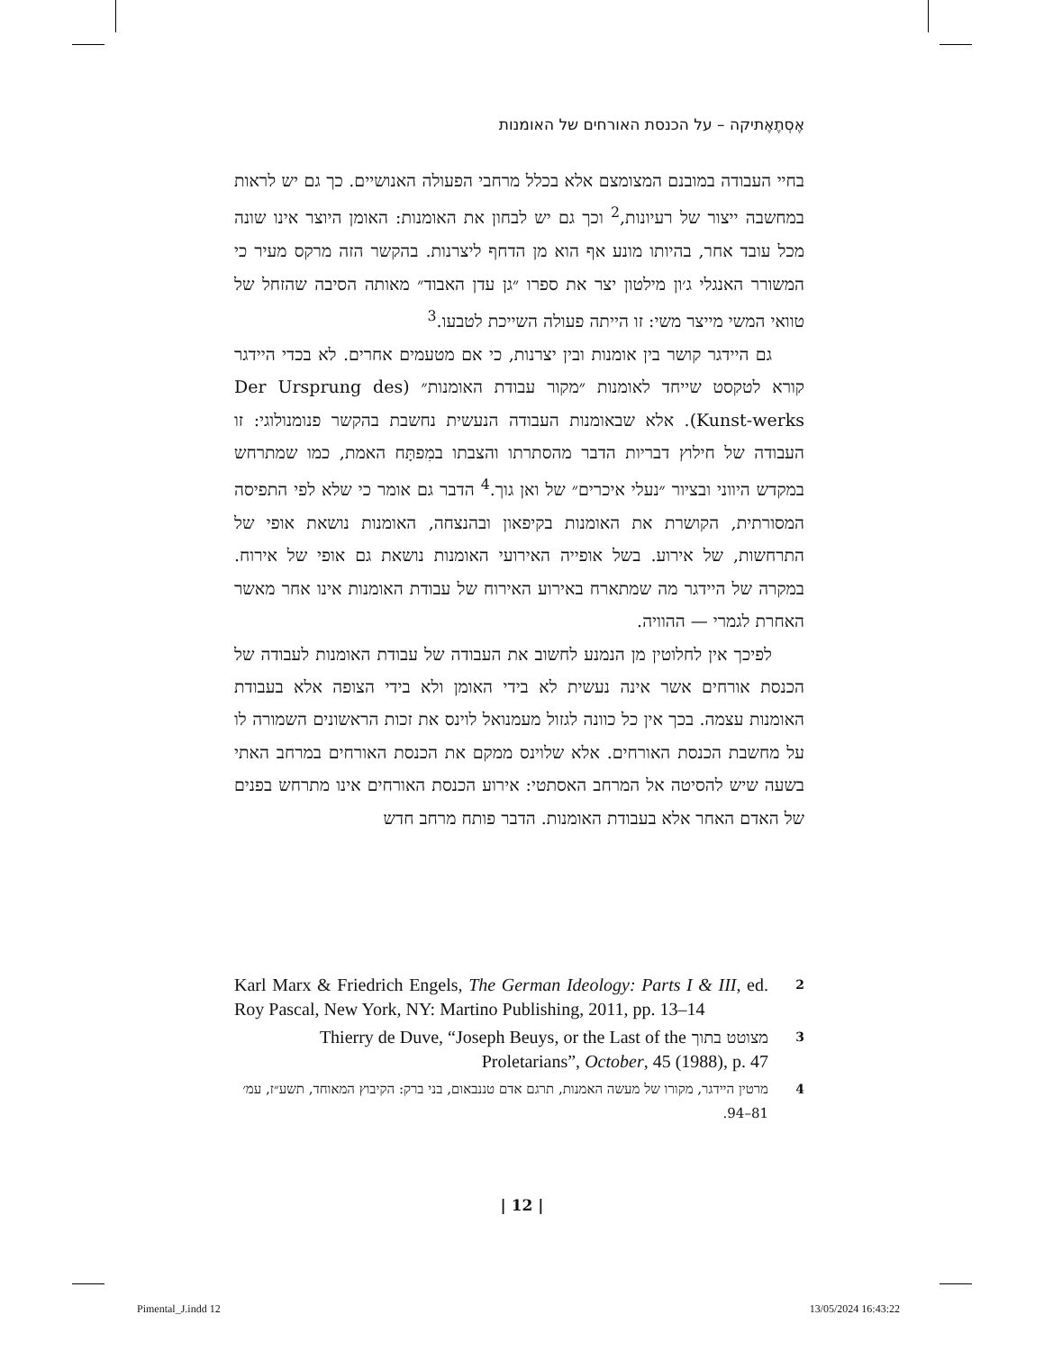אֶסְתֶאֶתיקה – על הכנסת האורחים של האומנות
בחיי העבודה במובנם המצומצם אלא בכלל מרחבי הפעולה האנושיים. כך גם יש לראות במחשבה ייצור של רעיונות,<sup>2</sup> וכך גם יש לבחון את האומנות: האומן היוצר אינו שונה מכל עובד אחר, בהיותו מונע אף הוא מן הדחף ליצרנות. בהקשר הזה מרקס מעיר כי המשורר האנגלי ג׳ון מילטון יצר את ספרו ״גן עדן האבוד״ מאותה הסיבה שהזחל של טוואי המשי מייצר משי: זו הייתה פעולה השייכת לטבעו.<sup>3</sup>
גם היידגר קושר בין אומנות ובין יצרנות, כי אם מטעמים אחרים. לא בכדי היידגר קורא לטקסט שייחד לאומנות ״מקור עבודת האומנות״ (Der Ursprung des Kunst-werks). אלא שבאומנות העבודה הנעשית נחשבת בהקשר פנומנולוגי: זו העבודה של חילוץ דבריות הדבר מהסתרתו והצבתו במִפתָּח האמת, כמו שמתרחש במקדש היווני ובציור ״נעלי איכרים״ של ואן גוך.<sup>4</sup> הדבר גם אומר כי שלא לפי התפיסה המסורתית, הקושרת את האומנות בקיפאון ובהנצחה, האומנות נושאת אופי של התרחשות, של אירוע. בשל אופייה האירועי האומנות נושאת גם אופי של אירוח. במקרה של היידגר מה שמתארח באירוע האירוח של עבודת האומנות אינו אחר מאשר האחרת לגמרי — ההוויה.
לפיכך אין לחלוטין מן הנמנע לחשוב את העבודה של עבודת האומנות לעבודה של הכנסת אורחים אשר אינה נעשית לא בידי האומן ולא בידי הצופה אלא בעבודת האומנות עצמה. בכך אין כל כוונה לגזול מעמנואל לוינס את זכות הראשונים השמורה לו על מחשבת הכנסת האורחים. אלא שלוינס ממקם את הכנסת האורחים במרחב האתי בשעה שיש להסיטה אל המרחב האסתטי: אירוע הכנסת האורחים אינו מתרחש בפנים של האדם האחר אלא בעבודת האומנות. הדבר פותח מרחב חדש
2 Karl Marx & Friedrich Engels, The German Ideology: Parts I & III, ed. Roy Pascal, New York, NY: Martino Publishing, 2011, pp. 13–14
3 מצוטט בתוך Thierry de Duve, “Joseph Beuys, or the Last of the Proletarians”, October, 45 (1988), p. 47
4 מרטין היידגר, מקורו של מעשה האמנות, תרגם אדם טננבאום, בני ברק: הקיבוץ המאוחד, תשע״ז, עמ׳ 81–94.
| 12 |
Pimental_J.indd 12 13/05/2024 16:43:22